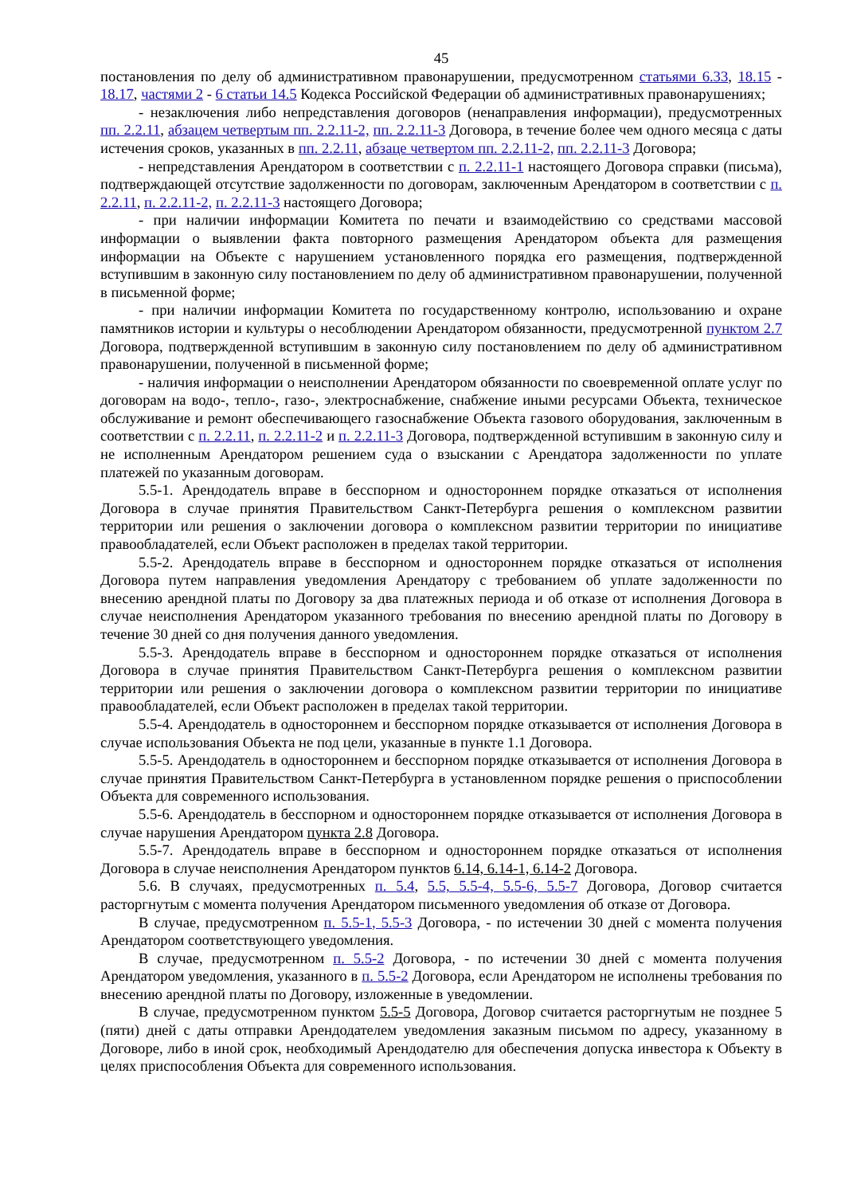45
постановления по делу об административном правонарушении, предусмотренном статьями 6.33, 18.15 - 18.17, частями 2 - 6 статьи 14.5 Кодекса Российской Федерации об административных правонарушениях;
- незаключения либо непредставления договоров (ненаправления информации), предусмотренных пп. 2.2.11, абзацем четвертым пп. 2.2.11-2, пп. 2.2.11-3 Договора, в течение более чем одного месяца с даты истечения сроков, указанных в пп. 2.2.11, абзаце четвертом пп. 2.2.11-2, пп. 2.2.11-3 Договора;
- непредставления Арендатором в соответствии с п. 2.2.11-1 настоящего Договора справки (письма), подтверждающей отсутствие задолженности по договорам, заключенным Арендатором в соответствии с п. 2.2.11, п. 2.2.11-2, п. 2.2.11-3 настоящего Договора;
- при наличии информации Комитета по печати и взаимодействию со средствами массовой информации о выявлении факта повторного размещения Арендатором объекта для размещения информации на Объекте с нарушением установленного порядка его размещения, подтвержденной вступившим в законную силу постановлением по делу об административном правонарушении, полученной в письменной форме;
- при наличии информации Комитета по государственному контролю, использованию и охране памятников истории и культуры о несоблюдении Арендатором обязанности, предусмотренной пунктом 2.7 Договора, подтвержденной вступившим в законную силу постановлением по делу об административном правонарушении, полученной в письменной форме;
- наличия информации о неисполнении Арендатором обязанности по своевременной оплате услуг по договорам на водо-, тепло-, газо-, электроснабжение, снабжение иными ресурсами Объекта, техническое обслуживание и ремонт обеспечивающего газоснабжение Объекта газового оборудования, заключенным в соответствии с п. 2.2.11, п. 2.2.11-2 и п. 2.2.11-3 Договора, подтвержденной вступившим в законную силу и не исполненным Арендатором решением суда о взыскании с Арендатора задолженности по уплате платежей по указанным договорам.
5.5-1. Арендодатель вправе в бесспорном и одностороннем порядке отказаться от исполнения Договора в случае принятия Правительством Санкт-Петербурга решения о комплексном развитии территории или решения о заключении договора о комплексном развитии территории по инициативе правообладателей, если Объект расположен в пределах такой территории.
5.5-2. Арендодатель вправе в бесспорном и одностороннем порядке отказаться от исполнения Договора путем направления уведомления Арендатору с требованием об уплате задолженности по внесению арендной платы по Договору за два платежных периода и об отказе от исполнения Договора в случае неисполнения Арендатором указанного требования по внесению арендной платы по Договору в течение 30 дней со дня получения данного уведомления.
5.5-3. Арендодатель вправе в бесспорном и одностороннем порядке отказаться от исполнения Договора в случае принятия Правительством Санкт-Петербурга решения о комплексном развитии территории или решения о заключении договора о комплексном развитии территории по инициативе правообладателей, если Объект расположен в пределах такой территории.
5.5-4. Арендодатель в одностороннем и бесспорном порядке отказывается от исполнения Договора в случае использования Объекта не под цели, указанные в пункте 1.1 Договора.
5.5-5. Арендодатель в одностороннем и бесспорном порядке отказывается от исполнения Договора в случае принятия Правительством Санкт-Петербурга в установленном порядке решения о приспособлении Объекта для современного использования.
5.5-6. Арендодатель в бесспорном и одностороннем порядке отказывается от исполнения Договора в случае нарушения Арендатором пункта 2.8 Договора.
5.5-7. Арендодатель вправе в бесспорном и одностороннем порядке отказаться от исполнения Договора в случае неисполнения Арендатором пунктов 6.14, 6.14-1, 6.14-2 Договора.
5.6. В случаях, предусмотренных п. 5.4, 5.5, 5.5-4, 5.5-6, 5.5-7 Договора, Договор считается расторгнутым с момента получения Арендатором письменного уведомления об отказе от Договора.
В случае, предусмотренном п. 5.5-1, 5.5-3 Договора, - по истечении 30 дней с момента получения Арендатором соответствующего уведомления.
В случае, предусмотренном п. 5.5-2 Договора, - по истечении 30 дней с момента получения Арендатором уведомления, указанного в п. 5.5-2 Договора, если Арендатором не исполнены требования по внесению арендной платы по Договору, изложенные в уведомлении.
В случае, предусмотренном пунктом 5.5-5 Договора, Договор считается расторгнутым не позднее 5 (пяти) дней с даты отправки Арендодателем уведомления заказным письмом по адресу, указанному в Договоре, либо в иной срок, необходимый Арендодателю для обеспечения допуска инвестора к Объекту в целях приспособления Объекта для современного использования.